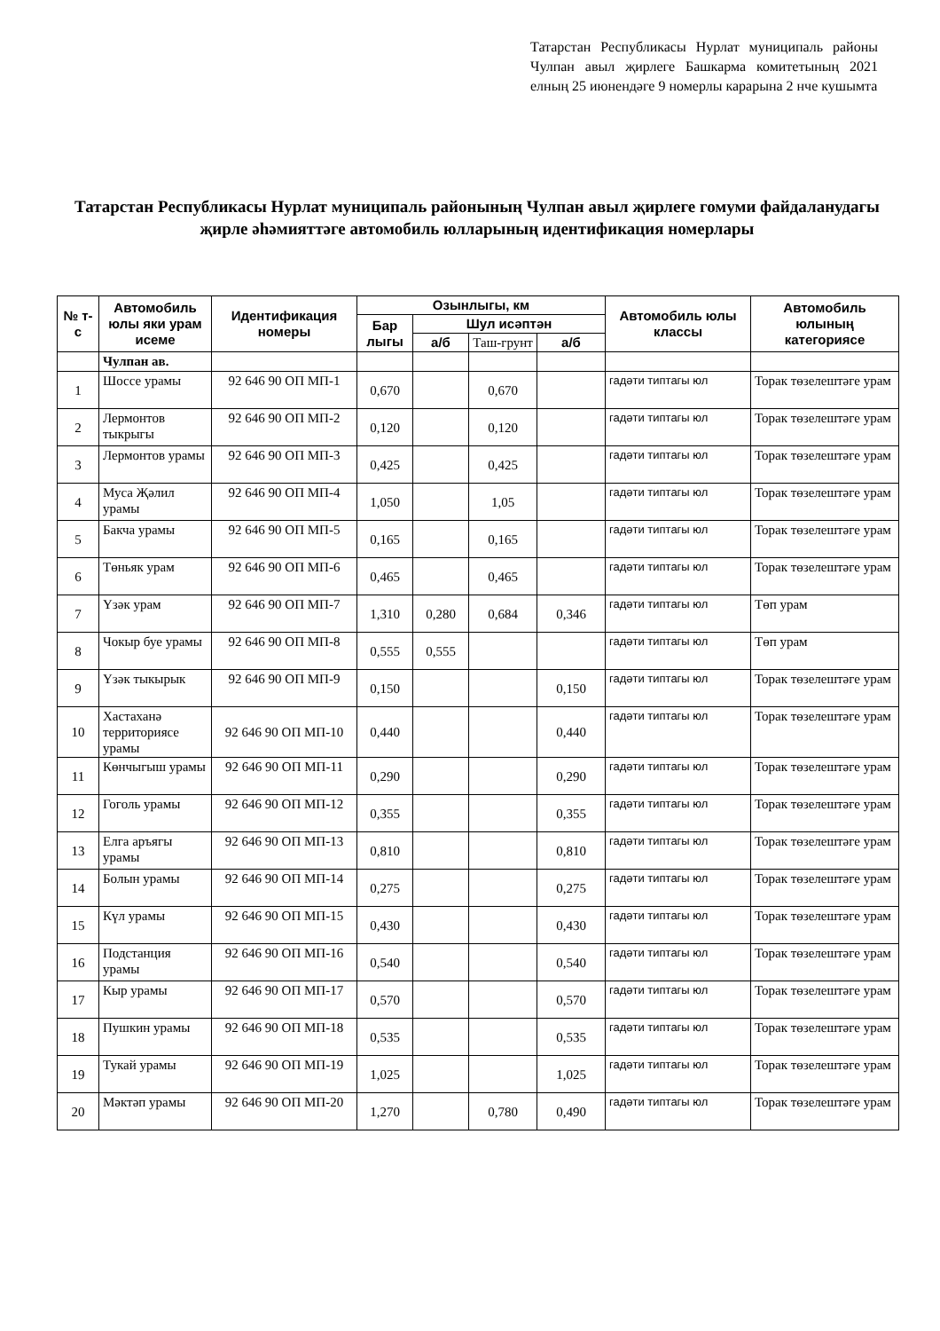Татарстан Республикасы Нурлат муниципаль районы Чулпан авыл җирлеге Башкарма комитетының 2021 елның 25 июнендәге 9 номерлы карарына 2 нче кушымта
Татарстан Республикасы Нурлат муниципаль районының Чулпан авыл җирлеге гомуми файдаланудагы җирле әһәмияттәге автомобиль юлларының идентификация номерлары
| № т-с | Автомобиль юлы яки урам исеме | Идентификация номеры | Озынлыгы, км | | | | Автомобиль юлы классы | Автомобиль юлының категориясе |
| --- | --- | --- | --- | --- | --- | --- | --- | --- |
| | | | Бар лыгы | Шул исәптән | | | | |
| | | | | а/б | Таш-грунт | а/б | | |
| | Чулпан ав. | | | | | | | |
| 1 | Шоссе урамы | 92 646 90 ОП МП-1 | 0,670 | | 0,670 | | гадәти типтагы юл | Торак төзелештәге урам |
| 2 | Лермонтов тыкрыгы | 92 646 90 ОП МП-2 | 0,120 | | 0,120 | | гадәти типтагы юл | Торак төзелештәге урам |
| 3 | Лермонтов урамы | 92 646 90 ОП МП-3 | 0,425 | | 0,425 | | гадәти типтагы юл | Торак төзелештәге урам |
| 4 | Муса Җәлил урамы | 92 646 90 ОП МП-4 | 1,050 | | 1,05 | | гадәти типтагы юл | Торак төзелештәге урам |
| 5 | Бакча урамы | 92 646 90 ОП МП-5 | 0,165 | | 0,165 | | гадәти типтагы юл | Торак төзелештәге урам |
| 6 | Төньяк урам | 92 646 90 ОП МП-6 | 0,465 | | 0,465 | | гадәти типтагы юл | Торак төзелештәге урам |
| 7 | Үзәк урам | 92 646 90 ОП МП-7 | 1,310 | 0,280 | 0,684 | 0,346 | гадәти типтагы юл | Төп урам |
| 8 | Чокыр буе урамы | 92 646 90 ОП МП-8 | 0,555 | 0,555 | | | гадәти типтагы юл | Төп урам |
| 9 | Үзәк тыкырык | 92 646 90 ОП МП-9 | 0,150 | | | 0,150 | гадәти типтагы юл | Торак төзелештәге урам |
| 10 | Хастаханә территориясе урамы | 92 646 90 ОП МП-10 | 0,440 | | | 0,440 | гадәти типтагы юл | Торак төзелештәге урам |
| 11 | Көнчыгыш урамы | 92 646 90 ОП МП-11 | 0,290 | | | 0,290 | гадәти типтагы юл | Торак төзелештәге урам |
| 12 | Гоголь урамы | 92 646 90 ОП МП-12 | 0,355 | | | 0,355 | гадәти типтагы юл | Торак төзелештәге урам |
| 13 | Елга аръягы урамы | 92 646 90 ОП МП-13 | 0,810 | | | 0,810 | гадәти типтагы юл | Торак төзелештәге урам |
| 14 | Болын урамы | 92 646 90 ОП МП-14 | 0,275 | | | 0,275 | гадәти типтагы юл | Торак төзелештәге урам |
| 15 | Күл урамы | 92 646 90 ОП МП-15 | 0,430 | | | 0,430 | гадәти типтагы юл | Торак төзелештәге урам |
| 16 | Подстанция урамы | 92 646 90 ОП МП-16 | 0,540 | | | 0,540 | гадәти типтагы юл | Торак төзелештәге урам |
| 17 | Кыр урамы | 92 646 90 ОП МП-17 | 0,570 | | | 0,570 | гадәти типтагы юл | Торак төзелештәге урам |
| 18 | Пушкин урамы | 92 646 90 ОП МП-18 | 0,535 | | | 0,535 | гадәти типтагы юл | Торак төзелештәге урам |
| 19 | Тукай урамы | 92 646 90 ОП МП-19 | 1,025 | | | 1,025 | гадәти типтагы юл | Торак төзелештәге урам |
| 20 | Мәктәп урамы | 92 646 90 ОП МП-20 | 1,270 | | 0,780 | 0,490 | гадәти типтагы юл | Торак төзелештәге урам |